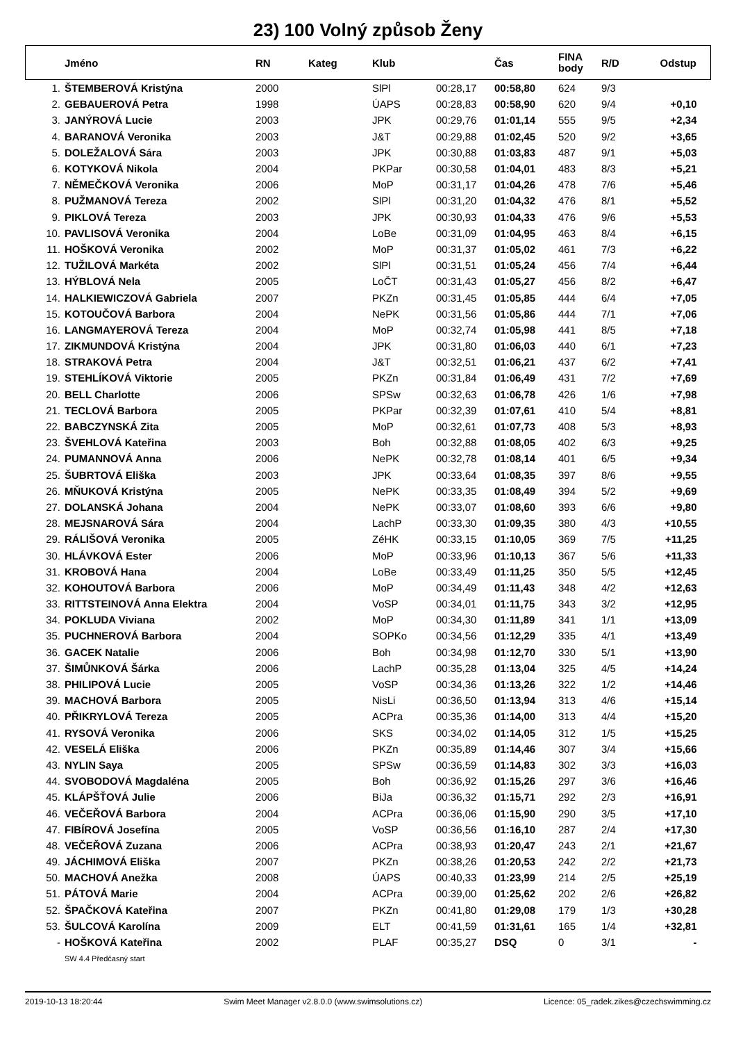23) 100 Volný způsob Ženy
| | Jméno | RN | Kateg | Klub | | Čas | FINA body | R/D | Odstup |
| --- | --- | --- | --- | --- | --- | --- | --- | --- | --- |
| 1. | ŠTEMBEROVÁ Kristýna | 2000 | | SlPl | 00:28,17 | 00:58,80 | 624 | 9/3 | |
| 2. | GEBAUEROVÁ Petra | 1998 | | ÚAPS | 00:28,83 | 00:58,90 | 620 | 9/4 | +0,10 |
| 3. | JANÝROVÁ Lucie | 2003 | | JPK | 00:29,76 | 01:01,14 | 555 | 9/5 | +2,34 |
| 4. | BARANOVÁ Veronika | 2003 | | J&T | 00:29,88 | 01:02,45 | 520 | 9/2 | +3,65 |
| 5. | DOLEŽALOVÁ Sára | 2003 | | JPK | 00:30,88 | 01:03,83 | 487 | 9/1 | +5,03 |
| 6. | KOTYKOVÁ Nikola | 2004 | | PKPar | 00:30,58 | 01:04,01 | 483 | 8/3 | +5,21 |
| 7. | NĚMEČKOVÁ Veronika | 2006 | | MoP | 00:31,17 | 01:04,26 | 478 | 7/6 | +5,46 |
| 8. | PUŽMANOVÁ Tereza | 2002 | | SlPl | 00:31,20 | 01:04,32 | 476 | 8/1 | +5,52 |
| 9. | PIKLOVÁ Tereza | 2003 | | JPK | 00:30,93 | 01:04,33 | 476 | 9/6 | +5,53 |
| 10. | PAVLISOVÁ Veronika | 2004 | | LoBe | 00:31,09 | 01:04,95 | 463 | 8/4 | +6,15 |
| 11. | HOŠKOVÁ Veronika | 2002 | | MoP | 00:31,37 | 01:05,02 | 461 | 7/3 | +6,22 |
| 12. | TUŽILOVÁ Markéta | 2002 | | SlPl | 00:31,51 | 01:05,24 | 456 | 7/4 | +6,44 |
| 13. | HÝBLOVÁ Nela | 2005 | | LoČT | 00:31,43 | 01:05,27 | 456 | 8/2 | +6,47 |
| 14. | HALKIEWICZOVÁ Gabriela | 2007 | | PKZn | 00:31,45 | 01:05,85 | 444 | 6/4 | +7,05 |
| 15. | KOTOUČOVÁ Barbora | 2004 | | NePK | 00:31,56 | 01:05,86 | 444 | 7/1 | +7,06 |
| 16. | LANGMAYEROVÁ Tereza | 2004 | | MoP | 00:32,74 | 01:05,98 | 441 | 8/5 | +7,18 |
| 17. | ZIKMUNDOVÁ Kristýna | 2004 | | JPK | 00:31,80 | 01:06,03 | 440 | 6/1 | +7,23 |
| 18. | STRAKOVÁ Petra | 2004 | | J&T | 00:32,51 | 01:06,21 | 437 | 6/2 | +7,41 |
| 19. | STEHLÍKOVÁ Viktorie | 2005 | | PKZn | 00:31,84 | 01:06,49 | 431 | 7/2 | +7,69 |
| 20. | BELL Charlotte | 2006 | | SPSw | 00:32,63 | 01:06,78 | 426 | 1/6 | +7,98 |
| 21. | TECLOVÁ Barbora | 2005 | | PKPar | 00:32,39 | 01:07,61 | 410 | 5/4 | +8,81 |
| 22. | BABCZYNSKÁ Zita | 2005 | | MoP | 00:32,61 | 01:07,73 | 408 | 5/3 | +8,93 |
| 23. | ŠVEHLOVÁ Kateřina | 2003 | | Boh | 00:32,88 | 01:08,05 | 402 | 6/3 | +9,25 |
| 24. | PUMANNOVÁ Anna | 2006 | | NePK | 00:32,78 | 01:08,14 | 401 | 6/5 | +9,34 |
| 25. | ŠUBRTOVÁ Eliška | 2003 | | JPK | 00:33,64 | 01:08,35 | 397 | 8/6 | +9,55 |
| 26. | MŇUKOVÁ Kristýna | 2005 | | NePK | 00:33,35 | 01:08,49 | 394 | 5/2 | +9,69 |
| 27. | DOLANSKÁ Johana | 2004 | | NePK | 00:33,07 | 01:08,60 | 393 | 6/6 | +9,80 |
| 28. | MEJSNAROVÁ Sára | 2004 | | LachP | 00:33,30 | 01:09,35 | 380 | 4/3 | +10,55 |
| 29. | RÁLIŠOVÁ Veronika | 2005 | | ZéHK | 00:33,15 | 01:10,05 | 369 | 7/5 | +11,25 |
| 30. | HLÁVKOVÁ Ester | 2006 | | MoP | 00:33,96 | 01:10,13 | 367 | 5/6 | +11,33 |
| 31. | KROBOVÁ Hana | 2004 | | LoBe | 00:33,49 | 01:11,25 | 350 | 5/5 | +12,45 |
| 32. | KOHOUTOVÁ Barbora | 2006 | | MoP | 00:34,49 | 01:11,43 | 348 | 4/2 | +12,63 |
| 33. | RITTSTEINOVÁ Anna Elektra | 2004 | | VoSP | 00:34,01 | 01:11,75 | 343 | 3/2 | +12,95 |
| 34. | POKLUDA Viviana | 2002 | | MoP | 00:34,30 | 01:11,89 | 341 | 1/1 | +13,09 |
| 35. | PUCHNEROVÁ Barbora | 2004 | | SOPKo | 00:34,56 | 01:12,29 | 335 | 4/1 | +13,49 |
| 36. | GACEK Natalie | 2006 | | Boh | 00:34,98 | 01:12,70 | 330 | 5/1 | +13,90 |
| 37. | ŠIMŮNKOVÁ Šárka | 2006 | | LachP | 00:35,28 | 01:13,04 | 325 | 4/5 | +14,24 |
| 38. | PHILIPOVÁ Lucie | 2005 | | VoSP | 00:34,36 | 01:13,26 | 322 | 1/2 | +14,46 |
| 39. | MACHOVÁ Barbora | 2005 | | NisLi | 00:36,50 | 01:13,94 | 313 | 4/6 | +15,14 |
| 40. | PŘIKRYLOVÁ Tereza | 2005 | | ACPra | 00:35,36 | 01:14,00 | 313 | 4/4 | +15,20 |
| 41. | RYSOVÁ Veronika | 2006 | | SKS | 00:34,02 | 01:14,05 | 312 | 1/5 | +15,25 |
| 42. | VESELÁ Eliška | 2006 | | PKZn | 00:35,89 | 01:14,46 | 307 | 3/4 | +15,66 |
| 43. | NYLIN Saya | 2005 | | SPSw | 00:36,59 | 01:14,83 | 302 | 3/3 | +16,03 |
| 44. | SVOBODOVÁ Magdaléna | 2005 | | Boh | 00:36,92 | 01:15,26 | 297 | 3/6 | +16,46 |
| 45. | KLÁPŠŤOVÁ Julie | 2006 | | BiJa | 00:36,32 | 01:15,71 | 292 | 2/3 | +16,91 |
| 46. | VEČEŘOVÁ Barbora | 2004 | | ACPra | 00:36,06 | 01:15,90 | 290 | 3/5 | +17,10 |
| 47. | FIBÍROVÁ Josefína | 2005 | | VoSP | 00:36,56 | 01:16,10 | 287 | 2/4 | +17,30 |
| 48. | VEČEŘOVÁ Zuzana | 2006 | | ACPra | 00:38,93 | 01:20,47 | 243 | 2/1 | +21,67 |
| 49. | JÁCHIMOVÁ Eliška | 2007 | | PKZn | 00:38,26 | 01:20,53 | 242 | 2/2 | +21,73 |
| 50. | MACHOVÁ Anežka | 2008 | | ÚAPS | 00:40,33 | 01:23,99 | 214 | 2/5 | +25,19 |
| 51. | PÁTOVÁ Marie | 2004 | | ACPra | 00:39,00 | 01:25,62 | 202 | 2/6 | +26,82 |
| 52. | ŠPAČKOVÁ Kateřina | 2007 | | PKZn | 00:41,80 | 01:29,08 | 179 | 1/3 | +30,28 |
| 53. | ŠULCOVÁ Karolína | 2009 | | ELT | 00:41,59 | 01:31,61 | 165 | 1/4 | +32,81 |
| - | HOŠKOVÁ Kateřina | 2002 | | PLAF | 00:35,27 | DSQ | 0 | 3/1 | - |
| | SW 4.4 Předčasný start | | | | | | | | |
2019-10-13 18:20:44 Swim Meet Manager v2.8.0.0 (www.swimsolutions.cz) Licence: 05_radek.zikes@czechswimming.cz